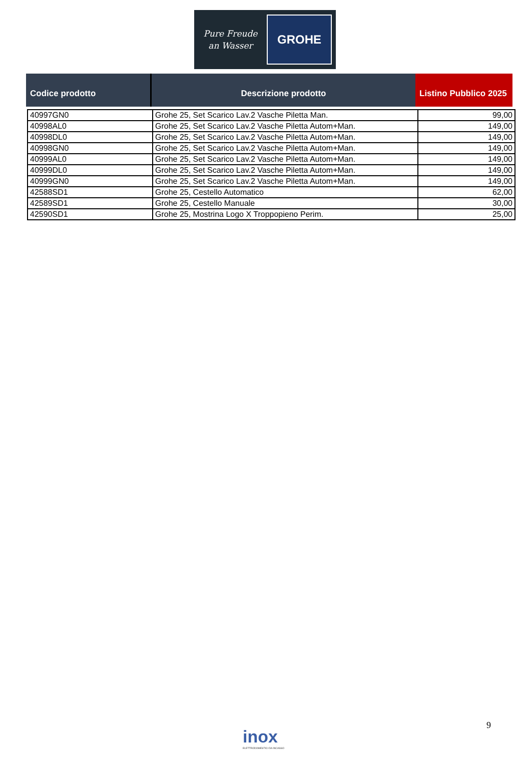Pure Freude
an Wasser
GROHE
| Codice prodotto | Descrizione prodotto | Listino Pubblico 2025 |
| --- | --- | --- |
| 40997GN0 | Grohe 25, Set Scarico Lav.2 Vasche Piletta Man. | 99,00 |
| 40998AL0 | Grohe 25, Set Scarico Lav.2 Vasche Piletta Autom+Man. | 149,00 |
| 40998DL0 | Grohe 25, Set Scarico Lav.2 Vasche Piletta Autom+Man. | 149,00 |
| 40998GN0 | Grohe 25, Set Scarico Lav.2 Vasche Piletta Autom+Man. | 149,00 |
| 40999AL0 | Grohe 25, Set Scarico Lav.2 Vasche Piletta Autom+Man. | 149,00 |
| 40999DL0 | Grohe 25, Set Scarico Lav.2 Vasche Piletta Autom+Man. | 149,00 |
| 40999GN0 | Grohe 25, Set Scarico Lav.2 Vasche Piletta Autom+Man. | 149,00 |
| 42588SD1 | Grohe 25, Cestello Automatico | 62,00 |
| 42589SD1 | Grohe 25, Cestello Manuale | 30,00 |
| 42590SD1 | Grohe 25, Mostrina Logo X Troppopieno Perim. | 25,00 |
9
inox
ELETTRODOMESTICI DA INCASSO